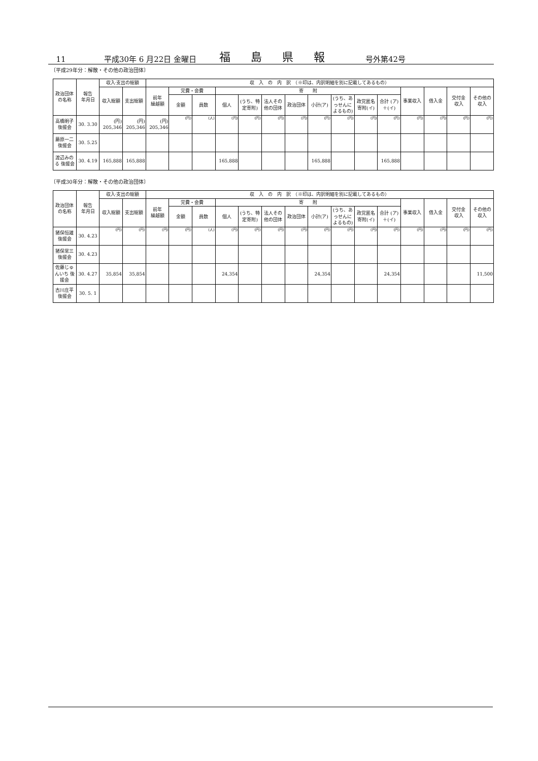11 平成30年 6 月22日 金曜日 福島県報 号外第42号
〔平成29年分：解散・その他の政治団体〕
| 政治団体 の名称 | 報告 年月日 | 収入·支出の総額 | | 収 入 の 内 訳 （※印は、内訳明細を別に記載してあるもの） | | | | | | | | | | | | | | |
| --- | --- | --- | --- | --- | --- | --- | --- | --- | --- | --- | --- | --- | --- | --- | --- | --- | --- | --- |
| | | 収入総額 | 支出総額 | 前年 繰越額 | 党費・会費 | | 寄 附 | | | | | | | | 事業収入 | 借入金 | 交付金 収入 | その他の 収入 |
| | | | | | 金額 | 員数 | 個人 | (うち、特定寄附) | 法人その他の団体 | 政治団体 | 小計(ア) | (うち、あっせんによるもの) | 政党匿名寄附(イ) | 合計 (ア)＋(イ) | | | | |
| 高橋明子 後援会 | 30. 3.30 | (円) 205,346 | (円) 205,346 | (円) 205,346 | (円) | (人) | (円) | (円) | (円) | (円) | (円) | (円) | (円) | (円) | (円) | (円) | (円) | (円) |
| 藤原一二 後援会 | 30. 5.25 | | | | | | | | | | | | | | | | | |
| 渡辺みのる 後援会 | 30. 4.19 | 165,888 | 165,888 | | | | 165,888 | | | | 165,888 | | | 165,888 | | | | |
〔平成30年分：解散・その他の政治団体〕
| 政治団体 の名称 | 報告 年月日 | 収入·支出の総額 | | 収 入 の 内 訳 （※印は、内訳明細を別に記載してあるもの） | | | | | | | | | | | | | | |
| --- | --- | --- | --- | --- | --- | --- | --- | --- | --- | --- | --- | --- | --- | --- | --- | --- | --- | --- |
| | | 収入総額 | 支出総額 | 前年 繰越額 | 党費・会費 | | 寄 附 | | | | | | | | 事業収入 | 借入金 | 交付金 収入 | その他の 収入 |
| | | | | | 金額 | 員数 | 個人 | (うち、特定寄附) | 法人その他の団体 | 政治団体 | 小計(ア) | (うち、あっせんによるもの) | 政党匿名寄附(イ) | 合計 (ア)＋(イ) | | | | |
| 猪俣恒雄 後援会 | 30. 4.23 | (円) | (円) | (円) | (円) | (人) | (円) | (円) | (円) | (円) | (円) | (円) | (円) | (円) | (円) | (円) | (円) | (円) |
| 猪俣常三 後援会 | 30. 4.23 | | | | | | | | | | | | | | | | | |
| 佐藤じゅんいち 後援会 | 30. 4.27 | 35,854 | 35,854 | | | | 24,354 | | | | 24,354 | | | 24,354 | | | | 11,500 |
| 古川庄平 後援会 | 30. 5. 1 | | | | | | | | | | | | | | | | | |